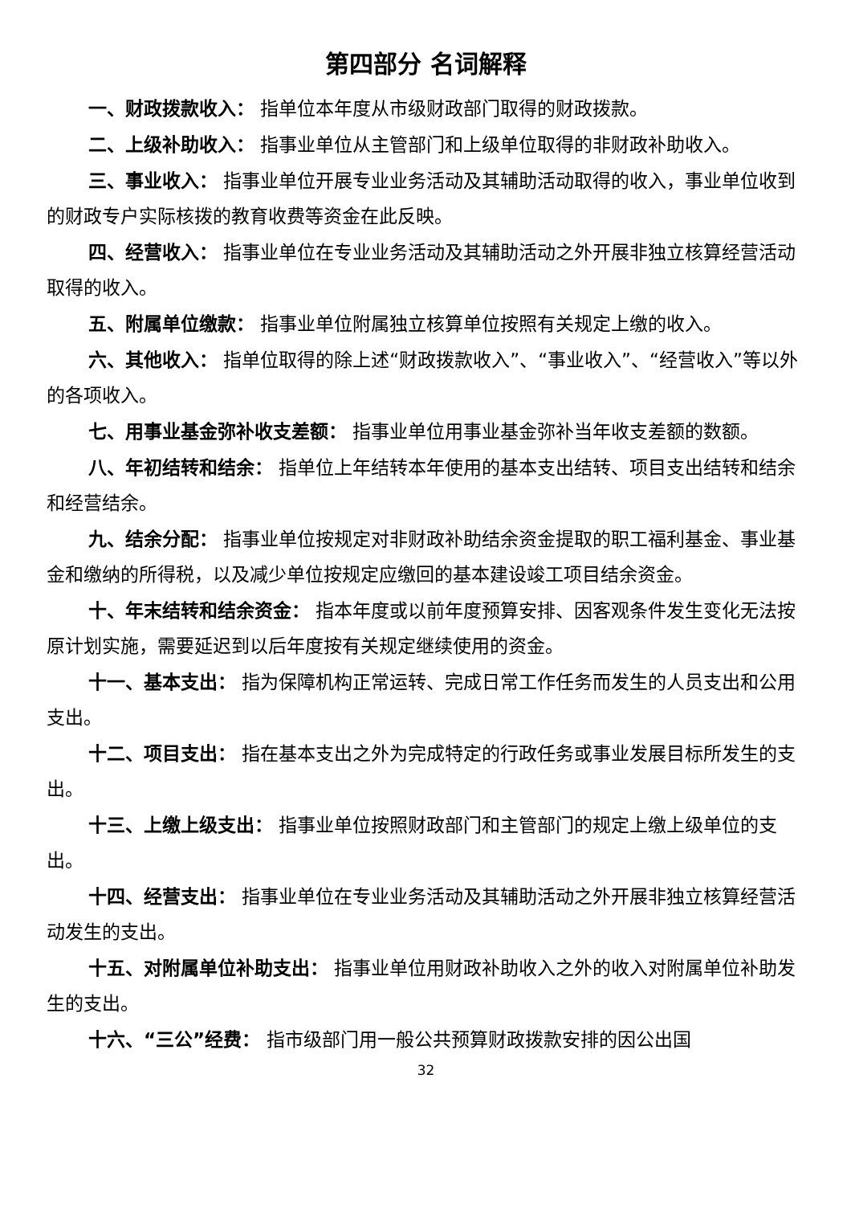第四部分 名词解释
一、财政拨款收入： 指单位本年度从市级财政部门取得的财政拨款。
二、上级补助收入： 指事业单位从主管部门和上级单位取得的非财政补助收入。
三、事业收入： 指事业单位开展专业业务活动及其辅助活动取得的收入，事业单位收到的财政专户实际核拨的教育收费等资金在此反映。
四、经营收入： 指事业单位在专业业务活动及其辅助活动之外开展非独立核算经营活动取得的收入。
五、附属单位缴款： 指事业单位附属独立核算单位按照有关规定上缴的收入。
六、其他收入： 指单位取得的除上述“财政拨款收入”、“事业收入”、“经营收入”等以外的各项收入。
七、用事业基金弥补收支差额： 指事业单位用事业基金弥补当年收支差额的数额。
八、年初结转和结余： 指单位上年结转本年使用的基本支出结转、项目支出结转和结余和经营结余。
九、结余分配： 指事业单位按规定对非财政补助结余资金提取的职工福利基金、事业基金和缴纳的所得税，以及减少单位按规定应缴回的基本建设竣工项目结余资金。
十、年末结转和结余资金： 指本年度或以前年度预算安排、因客观条件发生变化无法按原计划实施，需要延迟到以后年度按有关规定继续使用的资金。
十一、基本支出： 指为保障机构正常运转、完成日常工作任务而发生的人员支出和公用支出。
十二、项目支出： 指在基本支出之外为完成特定的行政任务或事业发展目标所发生的支出。
十三、上缴上级支出： 指事业单位按照财政部门和主管部门的规定上缴上级单位的支出。
十四、经营支出： 指事业单位在专业业务活动及其辅助活动之外开展非独立核算经营活动发生的支出。
十五、对附属单位补助支出： 指事业单位用财政补助收入之外的收入对附属单位补助发生的支出。
十六、“三公”经费： 指市级部门用一般公共预算财政拨款安排的因公出国
32